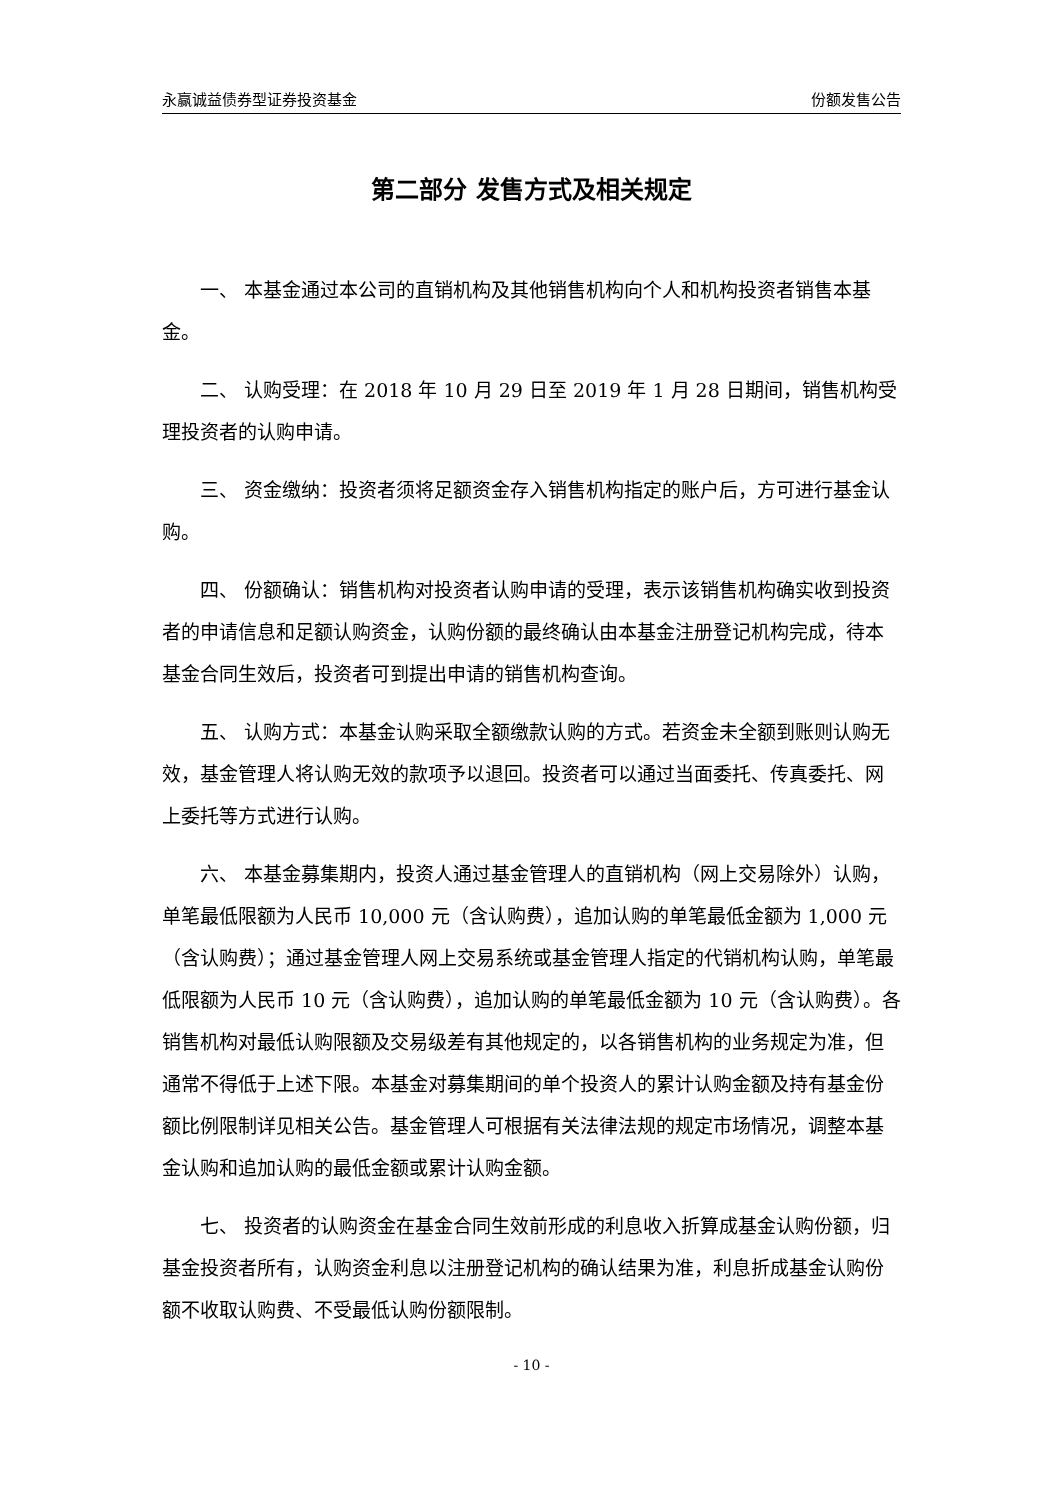永赢诚益债券型证券投资基金 份额发售公告
第二部分 发售方式及相关规定
一、 本基金通过本公司的直销机构及其他销售机构向个人和机构投资者销售本基金。
二、 认购受理：在 2018 年 10 月 29 日至 2019 年 1 月 28 日期间，销售机构受理投资者的认购申请。
三、 资金缴纳：投资者须将足额资金存入销售机构指定的账户后，方可进行基金认购。
四、 份额确认：销售机构对投资者认购申请的受理，表示该销售机构确实收到投资者的申请信息和足额认购资金，认购份额的最终确认由本基金注册登记机构完成，待本基金合同生效后，投资者可到提出申请的销售机构查询。
五、 认购方式：本基金认购采取全额缴款认购的方式。若资金未全额到账则认购无效，基金管理人将认购无效的款项予以退回。投资者可以通过当面委托、传真委托、网上委托等方式进行认购。
六、 本基金募集期内，投资人通过基金管理人的直销机构（网上交易除外）认购，单笔最低限额为人民币 10,000 元（含认购费），追加认购的单笔最低金额为 1,000 元（含认购费）；通过基金管理人网上交易系统或基金管理人指定的代销机构认购，单笔最低限额为人民币 10 元（含认购费），追加认购的单笔最低金额为 10 元（含认购费）。各销售机构对最低认购限额及交易级差有其他规定的，以各销售机构的业务规定为准，但通常不得低于上述下限。本基金对募集期间的单个投资人的累计认购金额及持有基金份额比例限制详见相关公告。基金管理人可根据有关法律法规的规定市场情况，调整本基金认购和追加认购的最低金额或累计认购金额。
七、 投资者的认购资金在基金合同生效前形成的利息收入折算成基金认购份额，归基金投资者所有，认购资金利息以注册登记机构的确认结果为准，利息折成基金认购份额不收取认购费、不受最低认购份额限制。
- 10 -